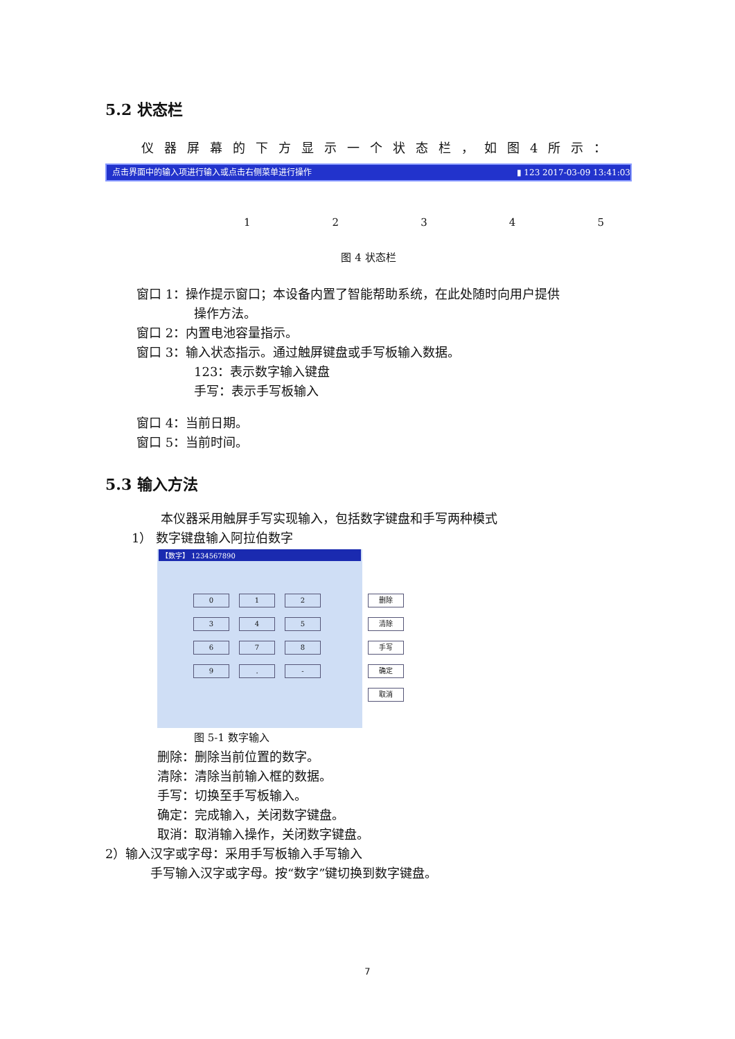5.2 状态栏
仪器屏幕的下方显示一个状态栏，如图4所示：
点击界面中的输入项进行输入或点击右侧菜单进行操作 ▮ 123 2017-03-09 13:41:03
12345
图 4 状态栏
窗口 1：操作提示窗口；本设备内置了智能帮助系统，在此处随时向用户提供
操作方法。
窗口 2：内置电池容量指示。
窗口 3：输入状态指示。通过触屏键盘或手写板输入数据。
123：表示数字输入键盘
手写：表示手写板输入
窗口 4：当前日期。
窗口 5：当前时间。
5.3 输入方法
本仪器采用触屏手写实现输入，包括数字键盘和手写两种模式
1） 数字键盘输入阿拉伯数字
【数字】 1234567890
0 1 2 删除 3 4 5 清除 6 7 8 手写 9. - 确定 取消
图 5-1 数字输入
删除：删除当前位置的数字。
清除：清除当前输入框的数据。
手写：切换至手写板输入。
确定：完成输入，关闭数字键盘。
取消：取消输入操作，关闭数字键盘。
2）输入汉字或字母：采用手写板输入手写输入
手写输入汉字或字母。按“数字”键切换到数字键盘。
7